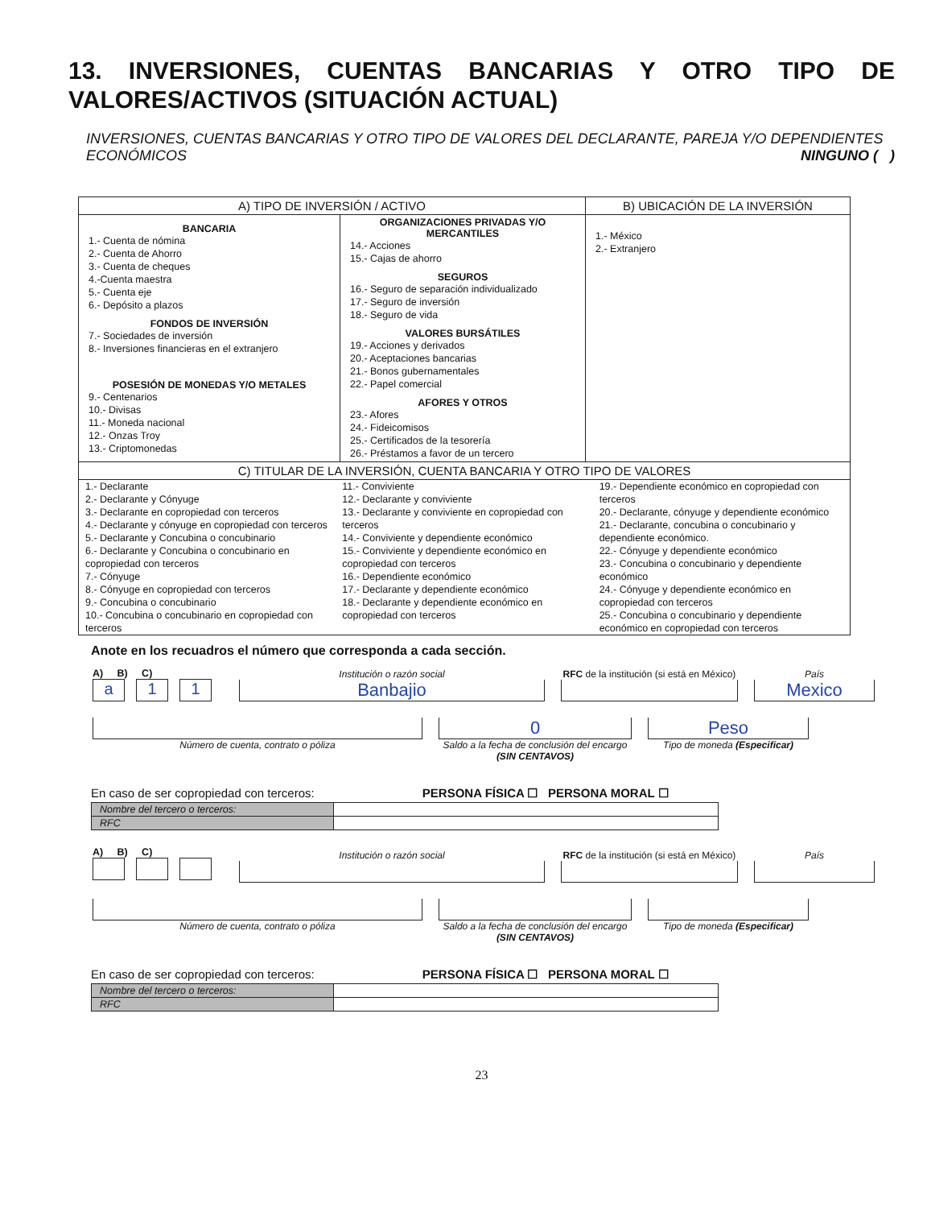13. INVERSIONES, CUENTAS BANCARIAS Y OTRO TIPO DE VALORES/ACTIVOS (SITUACIÓN ACTUAL)
INVERSIONES, CUENTAS BANCARIAS Y OTRO TIPO DE VALORES DEL DECLARANTE, PAREJA Y/O DEPENDIENTES ECONÓMICOS NINGUNO ( )
| A) TIPO DE INVERSIÓN / ACTIVO | | B) UBICACIÓN DE LA INVERSIÓN |
| --- | --- | --- |
| BANCARIA 1.- Cuenta de nómina 2.- Cuenta de Ahorro 3.- Cuenta de cheques 4.-Cuenta maestra 5.- Cuenta eje 6.- Depósito a plazos FONDOS DE INVERSIÓN 7.- Sociedades de inversión 8.- Inversiones financieras en el extranjero POSESIÓN DE MONEDAS Y/O METALES 9.- Centenarios 10.- Divisas 11.- Moneda nacional 12.- Onzas Troy 13.- Criptomonedas | ORGANIZACIONES PRIVADAS Y/O MERCANTILES 14.- Acciones 15.- Cajas de ahorro SEGUROS 16.- Seguro de separación individualizado 17.- Seguro de inversión 18.- Seguro de vida VALORES BURSÁTILES 19.- Acciones y derivados 20.- Aceptaciones bancarias 21.- Bonos gubernamentales 22.- Papel comercial AFORES Y OTROS 23.- Afores 24.- Fideicomisos 25.- Certificados de la tesorería 26.- Préstamos a favor de un tercero | 1.- México 2.- Extranjero |
| C) TITULAR DE LA INVERSIÓN, CUENTA BANCARIA Y OTRO TIPO DE VALORES | | |
| 1.- Declarante 2.- Declarante y Cónyuge 3.- Declarante en copropiedad con terceros 4.- Declarante y cónyuge en copropiedad con terceros 5.- Declarante y Concubina o concubinario 6.- Declarante y Concubina o concubinario en copropiedad con terceros 7.- Cónyuge 8.- Cónyuge en copropiedad con terceros 9.- Concubina o concubinario 10.- Concubina o concubinario en copropiedad con terceros 11.- Conviviente 12.- Declarante y conviviente 13.- Declarante y conviviente en copropiedad con terceros 14.- Conviviente y dependiente económico 15.- Conviviente y dependiente económico en copropiedad con terceros 16.- Dependiente económico 17.- Declarante y dependiente económico 18.- Declarante y dependiente económico en copropiedad con terceros 19.- Dependiente económico en copropiedad con terceros 20.- Declarante, cónyuge y dependiente económico 21.- Declarante, concubina o concubinario y dependiente económico. 22.- Cónyuge y dependiente económico 23.- Concubina o concubinario y dependiente económico 24.- Cónyuge y dependiente económico en copropiedad con terceros 25.- Concubina o concubinario y dependiente económico en copropiedad con terceros | | |
Anote en los recuadros el número que corresponda a cada sección.
A) B) C)
a 1 1
Institución o razón social
Banbajio
RFC de la institución (si está en México)
País
Mexico
Número de cuenta, contrato o póliza
0
Saldo a la fecha de conclusión del encargo (SIN CENTAVOS)
Peso
Tipo de moneda (Especificar)
En caso de ser copropiedad con terceros: PERSONA FÍSICA ☐ PERSONA MORAL ☐
| Nombre del tercero o terceros: | |
| RFC | |
A) B) C)
Institución o razón social
RFC de la institución (si está en México)
País
Número de cuenta, contrato o póliza Saldo a la fecha de conclusión del encargo (SIN CENTAVOS)
Tipo de moneda (Especificar)
En caso de ser copropiedad con terceros: PERSONA FÍSICA ☐ PERSONA MORAL ☐
| Nombre del tercero o terceros: | |
| RFC | |
23